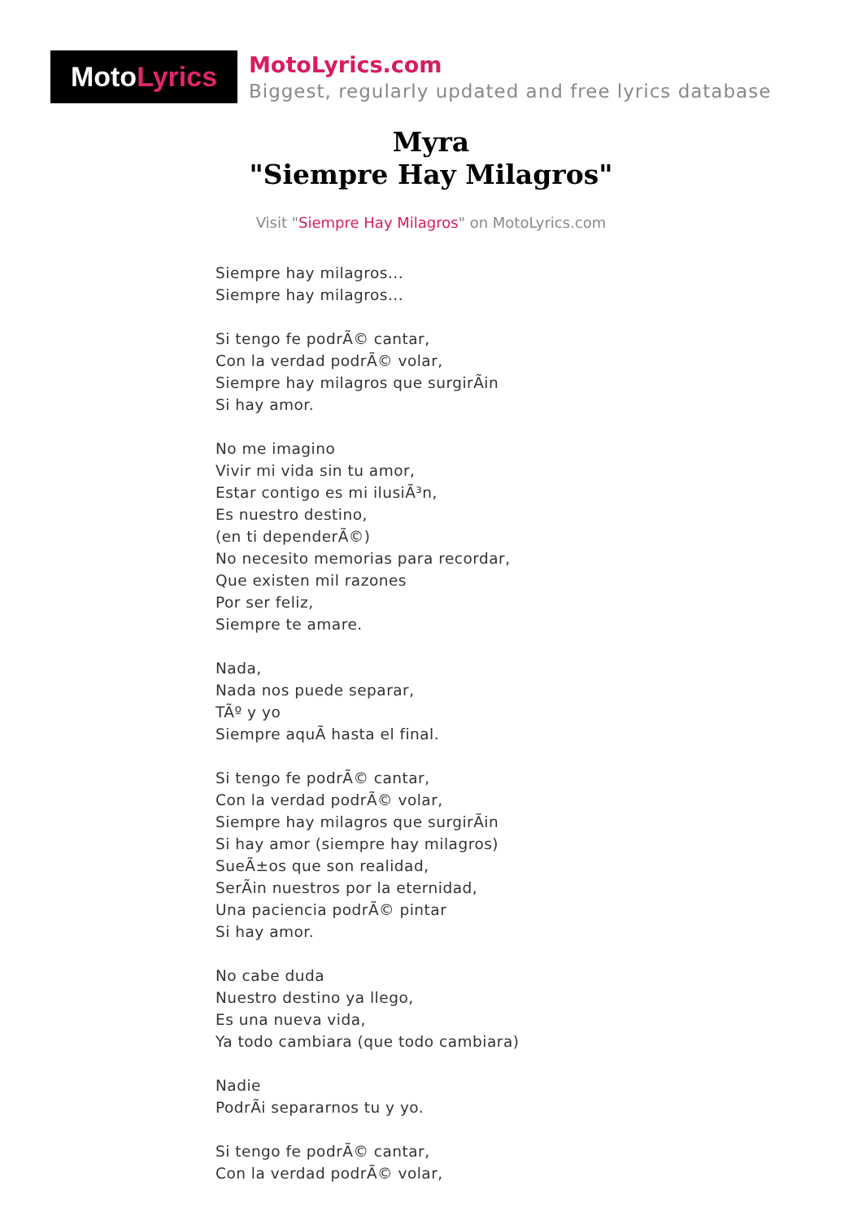Moto Lyrics
MotoLyrics.com
Biggest, regularly updated and free lyrics database
Myra
"Siempre Hay Milagros"
Visit "Siempre Hay Milagros" on MotoLyrics.com
Siempre hay milagros...
Siempre hay milagros...
Si tengo fe podrÃ© cantar,
Con la verdad podrÃ© volar,
Siempre hay milagros que surgirÃin
Si hay amor.
No me imagino
Vivir mi vida sin tu amor,
Estar contigo es mi ilusiÃ³n,
Es nuestro destino,
(en ti dependerÃ©)
No necesito memorias para recordar,
Que existen mil razones
Por ser feliz,
Siempre te amare.
Nada,
Nada nos puede separar,
TÃº y yo
Siempre aquÃ hasta el final.
Si tengo fe podrÃ© cantar,
Con la verdad podrÃ© volar,
Siempre hay milagros que surgirÃin
Si hay amor (siempre hay milagros)
SueÃ±os que son realidad,
SerÃin nuestros por la eternidad,
Una paciencia podrÃ© pintar
Si hay amor.
No cabe duda
Nuestro destino ya llego,
Es una nueva vida,
Ya todo cambiara (que todo cambiara)
Nadie
PodrÃi separarnos tu y yo.
Si tengo fe podrÃ© cantar,
Con la verdad podrÃ© volar,